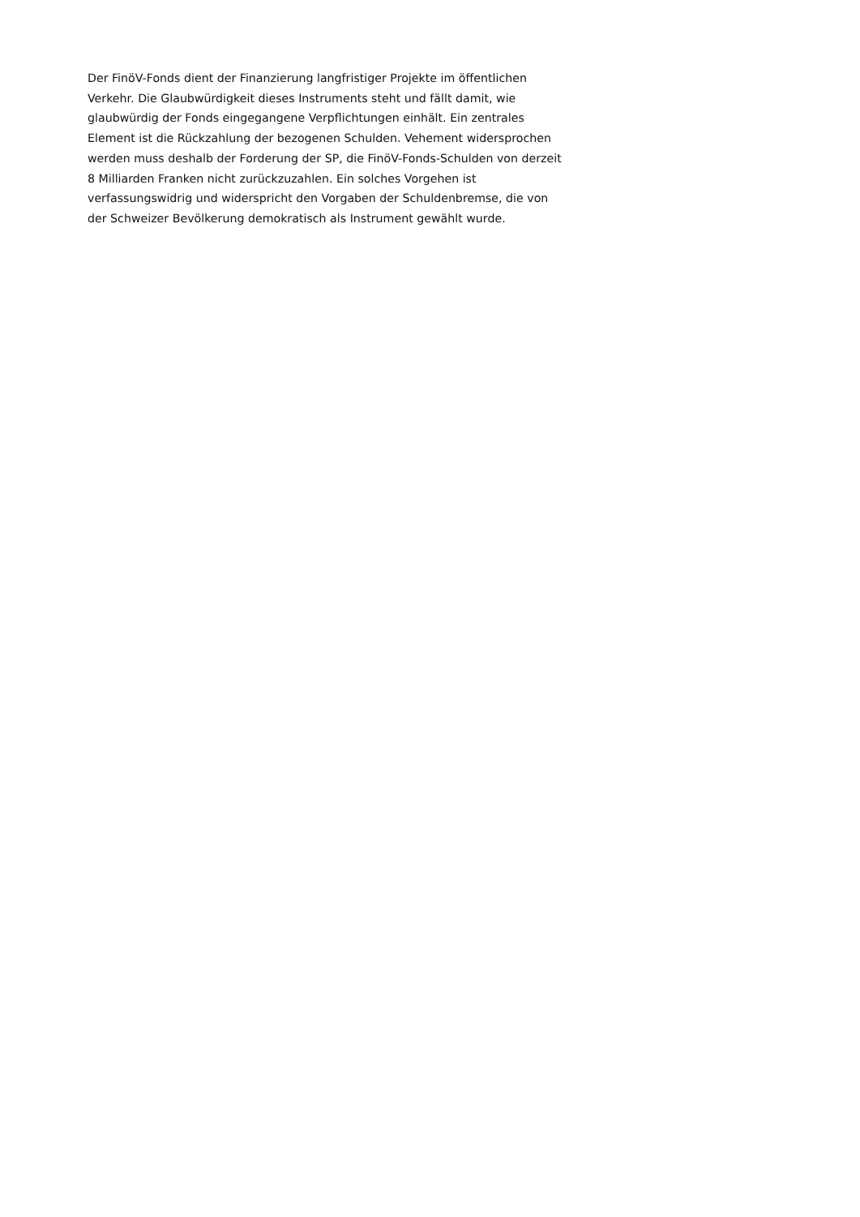Der FinöV-Fonds dient der Finanzierung langfristiger Projekte im öffentlichen Verkehr. Die Glaubwürdigkeit dieses Instruments steht und fällt damit, wie glaubwürdig der Fonds eingegangene Verpflichtungen einhält. Ein zentrales Element ist die Rückzahlung der bezogenen Schulden. Vehement widersprochen werden muss deshalb der Forderung der SP, die FinöV-Fonds-Schulden von derzeit 8 Milliarden Franken nicht zurückzuzahlen. Ein solches Vorgehen ist verfassungswidrig und widerspricht den Vorgaben der Schuldenbremse, die von der Schweizer Bevölkerung demokratisch als Instrument gewählt wurde.